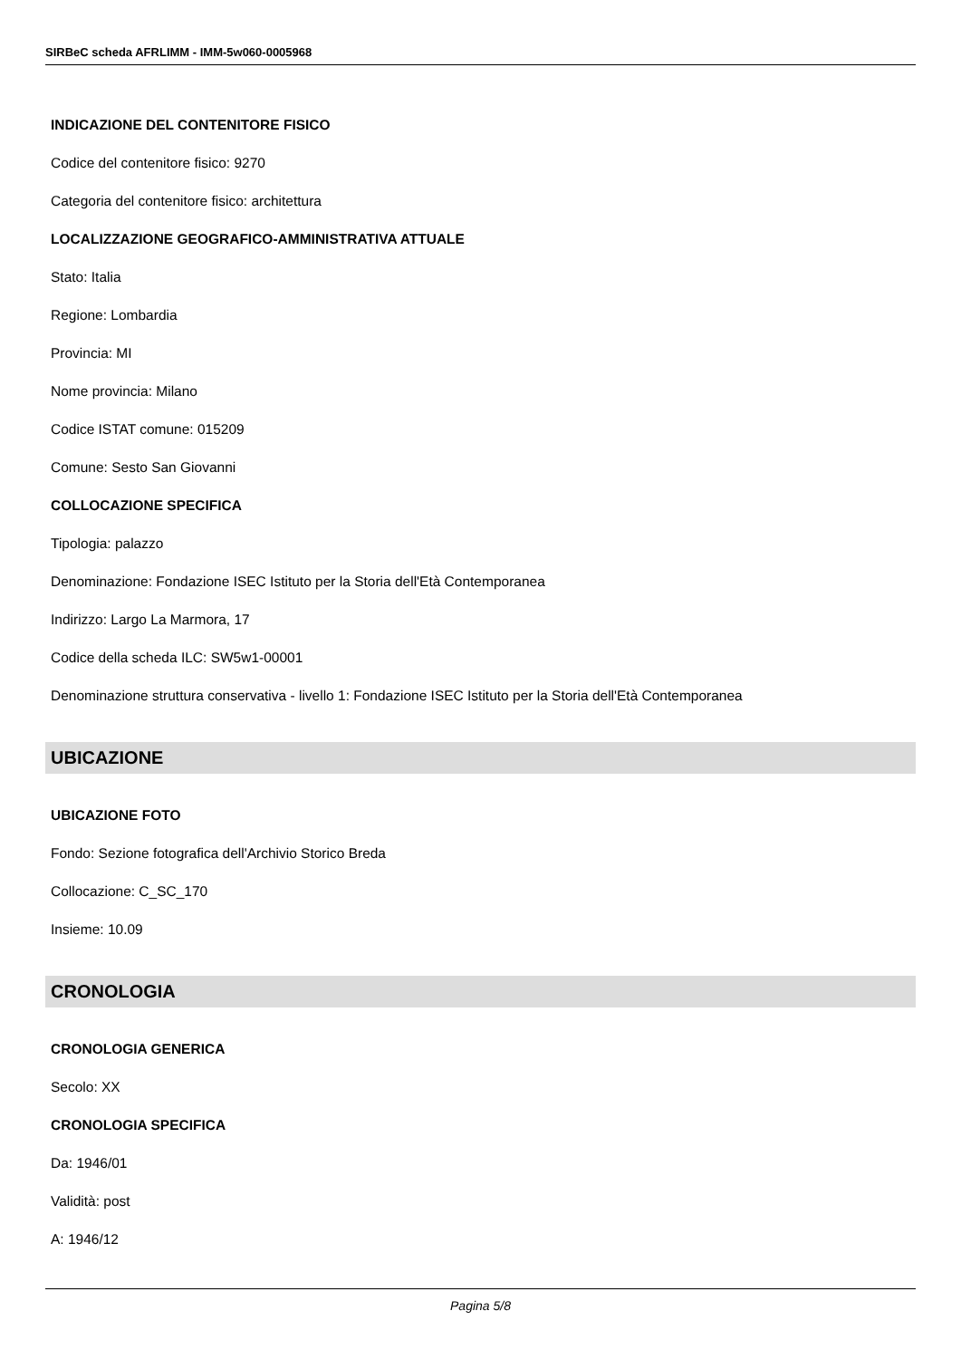SIRBeC scheda AFRLIMM - IMM-5w060-0005968
INDICAZIONE DEL CONTENITORE FISICO
Codice del contenitore fisico: 9270
Categoria del contenitore fisico: architettura
LOCALIZZAZIONE GEOGRAFICO-AMMINISTRATIVA ATTUALE
Stato: Italia
Regione: Lombardia
Provincia: MI
Nome provincia: Milano
Codice ISTAT comune: 015209
Comune: Sesto San Giovanni
COLLOCAZIONE SPECIFICA
Tipologia: palazzo
Denominazione: Fondazione ISEC Istituto per la Storia dell'Età Contemporanea
Indirizzo: Largo La Marmora, 17
Codice della scheda ILC: SW5w1-00001
Denominazione struttura conservativa - livello 1: Fondazione ISEC Istituto per la Storia dell'Età Contemporanea
UBICAZIONE
UBICAZIONE FOTO
Fondo: Sezione fotografica dell'Archivio Storico Breda
Collocazione: C_SC_170
Insieme: 10.09
CRONOLOGIA
CRONOLOGIA GENERICA
Secolo: XX
CRONOLOGIA SPECIFICA
Da: 1946/01
Validità: post
A: 1946/12
Pagina 5/8